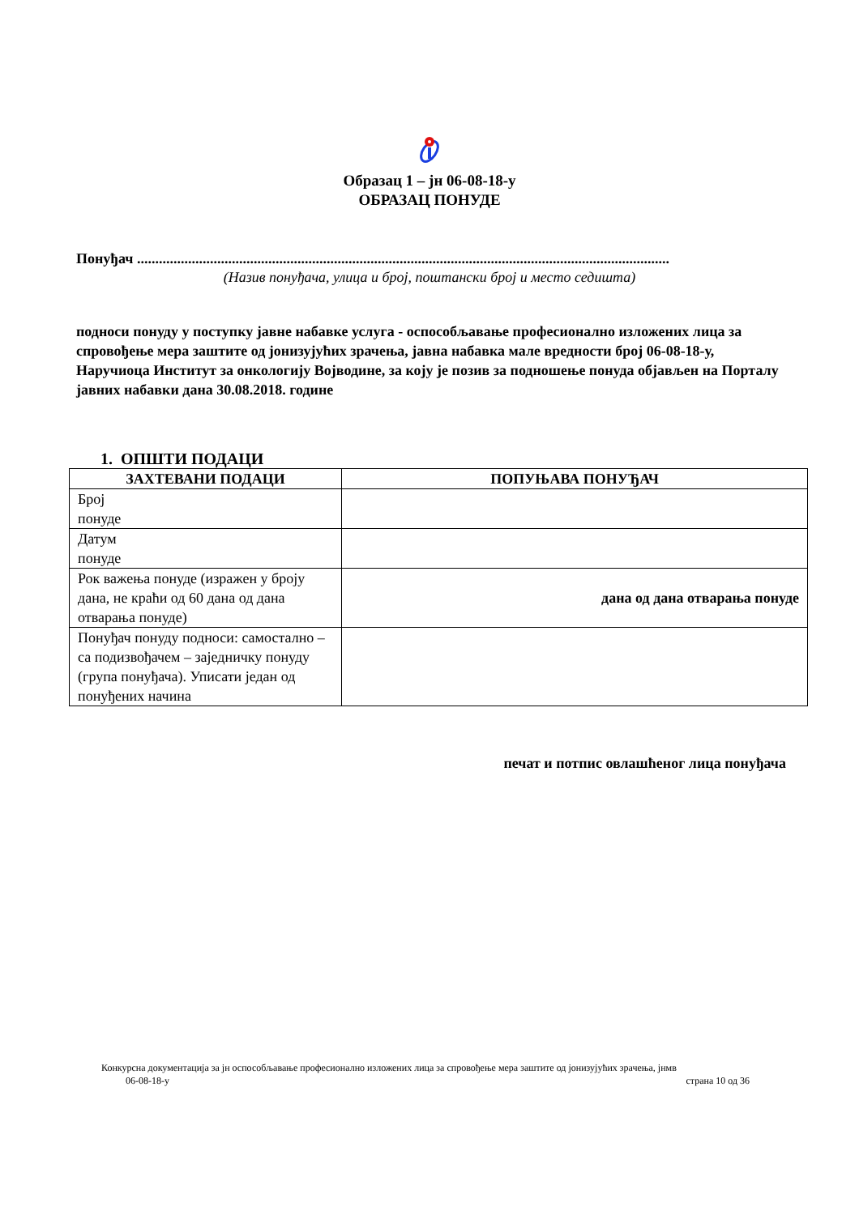Образац 1 – јн 06-08-18-у
ОБРАЗАЦ ПОНУДЕ
Понуђач ..................................................................................................................................................
(Назив понуђача, улица и број, поштански број и место седишта)
подноси понуду у поступку јавне набавке услуга - оспособљавање професионално изложених лица за спровођење мера заштите од јонизујућих зрачења, јавна набавка мале вредности број 06-08-18-у, Наручиоца Институт за онкологију Војводине, за коју је позив за подношење понуда објављен на Порталу јавних набавки дана 30.08.2018. године
1. ОПШТИ ПОДАЦИ
| ЗАХТЕВАНИ ПОДАЦИ | ПОПУЊАВА ПОНУЂАЧ |
| --- | --- |
| Број понуде | |
| Датум понуде | |
| Рок важења понуде (изражен у броју дана, не краћи од 60 дана од дана отварања понуде) | дана од дана отварања понуде |
| Понуђач понуду подноси: самостално – са подизвођачем – заједничку понуду (група понуђача). Уписати један од понуђених начина | |
печат и потпис овлашћеног лица понуђача
Конкурсна документација за јн оспособљавање професионално изложених лица за спровођење мера заштите од јонизујућих зрачења, јнмв
06-08-18-у страна 10 од 36